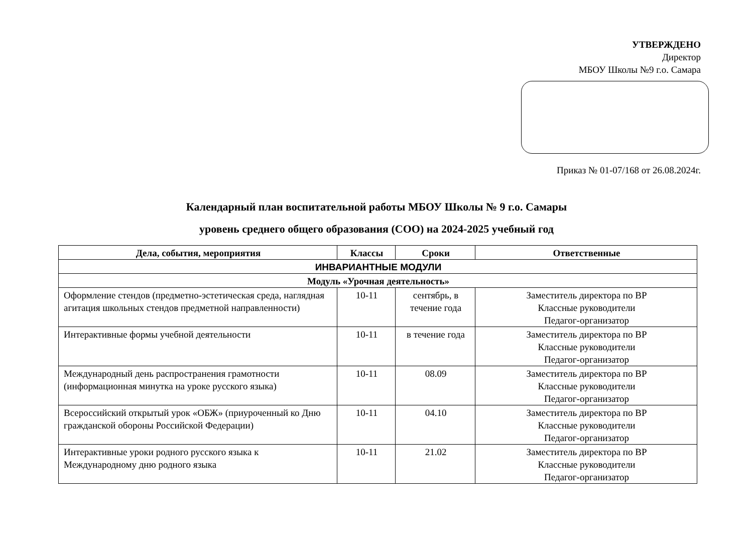УТВЕРЖДЕНО
Директор
МБОУ Школы №9 г.о. Самара
Приказ № 01-07/168 от 26.08.2024г.
Календарный план воспитательной работы МБОУ Школы № 9 г.о. Самары
уровень среднего общего образования (СОО) на 2024-2025 учебный год
| Дела, события, мероприятия | Классы | Сроки | Ответственные |
| --- | --- | --- | --- |
| ИНВАРИАНТНЫЕ МОДУЛИ | | | |
| Модуль «Урочная деятельность» | | | |
| Оформление стендов (предметно-эстетическая среда, наглядная агитация школьных стендов предметной направленности) | 10-11 | сентябрь, в течение года | Заместитель директора по ВР Классные руководители Педагог-организатор |
| Интерактивные формы учебной деятельности | 10-11 | в течение года | Заместитель директора по ВР Классные руководители Педагог-организатор |
| Международный день распространения грамотности (информационная минутка на уроке русского языка) | 10-11 | 08.09 | Заместитель директора по ВР Классные руководители Педагог-организатор |
| Всероссийский открытый урок «ОБЖ» (приуроченный ко Дню гражданской обороны Российской Федерации) | 10-11 | 04.10 | Заместитель директора по ВР Классные руководители Педагог-организатор |
| Интерактивные уроки родного русского языка к Международному дню родного языка | 10-11 | 21.02 | Заместитель директора по ВР Классные руководители Педагог-организатор |